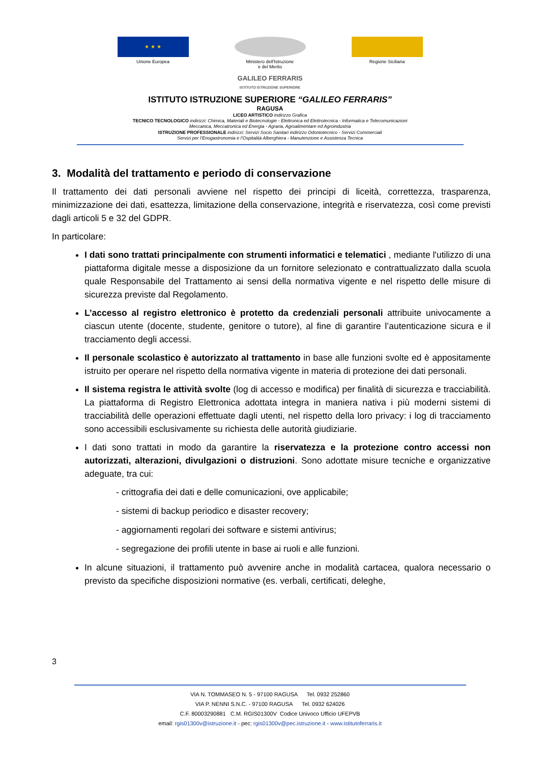★ ★ ★
Unione Europea
Ministero dell'Istruzione
e del Merito
Regione Siciliana
GALILEO FERRARIS
ISTITUTO ISTRUZIONE SUPERIORE
ISTITUTO ISTRUZIONE SUPERIORE “GALILEO FERRARIS”
RAGUSA
LICEO ARTISTICO indirizzo Grafica
TECNICO TECNOLOGICO indirizzi: Chimica, Materiali e Biotecnologie - Elettronica ed Elettrotecnica - Informatica e Telecomunicazioni
Meccanica, Meccatronica ed Energia - Agraria, Agroalimentare ed Agroindustria
ISTRUZIONE PROFESSIONALE indirizzi: Servizi Socio Sanitari indirizzo Odontotecnico - Servizi Commerciali
Servizi per l’Enogastronomia e l’Ospitalità Alberghiera - Manutenzione e Assistenza Tecnica
3. Modalità del trattamento e periodo di conservazione
Il trattamento dei dati personali avviene nel rispetto dei principi di liceità, correttezza, trasparenza, minimizzazione dei dati, esattezza, limitazione della conservazione, integrità e riservatezza, così come previsti dagli articoli 5 e 32 del GDPR.
In particolare:
I dati sono trattati principalmente con strumenti informatici e telematici , mediante l'utilizzo di una piattaforma digitale messe a disposizione da un fornitore selezionato e contrattualizzato dalla scuola quale Responsabile del Trattamento ai sensi della normativa vigente e nel rispetto delle misure di sicurezza previste dal Regolamento.
L’accesso al registro elettronico è protetto da credenziali personali attribuite univocamente a ciascun utente (docente, studente, genitore o tutore), al fine di garantire l’autenticazione sicura e il tracciamento degli accessi.
Il personale scolastico è autorizzato al trattamento in base alle funzioni svolte ed è appositamente istruito per operare nel rispetto della normativa vigente in materia di protezione dei dati personali.
Il sistema registra le attività svolte (log di accesso e modifica) per finalità di sicurezza e tracciabilità. La piattaforma di Registro Elettronica adottata integra in maniera nativa i più moderni sistemi di tracciabilità delle operazioni effettuate dagli utenti, nel rispetto della loro privacy: i log di tracciamento sono accessibili esclusivamente su richiesta delle autorità giudiziarie.
I dati sono trattati in modo da garantire la riservatezza e la protezione contro accessi non autorizzati, alterazioni, divulgazioni o distruzioni. Sono adottate misure tecniche e organizzative adeguate, tra cui:
- crittografia dei dati e delle comunicazioni, ove applicabile;
- sistemi di backup periodico e disaster recovery;
- aggiornamenti regolari dei software e sistemi antivirus;
- segregazione dei profili utente in base ai ruoli e alle funzioni.
In alcune situazioni, il trattamento può avvenire anche in modalità cartacea, qualora necessario o previsto da specifiche disposizioni normative (es. verbali, certificati, deleghe,
3
VIA N. TOMMASEO N. 5 - 97100 RAGUSA Tel. 0932 252860
VIA P. NENNI S.N.C. - 97100 RAGUSA Tel. 0932 624026
C.F. 80003290881 C.M. RGIS01300V Codice Univoco Ufficio UFEPVB
email: rgis01300v@istruzione.it - pec: rgis01300v@pec.istruzione.it - www.istitutoferraris.it